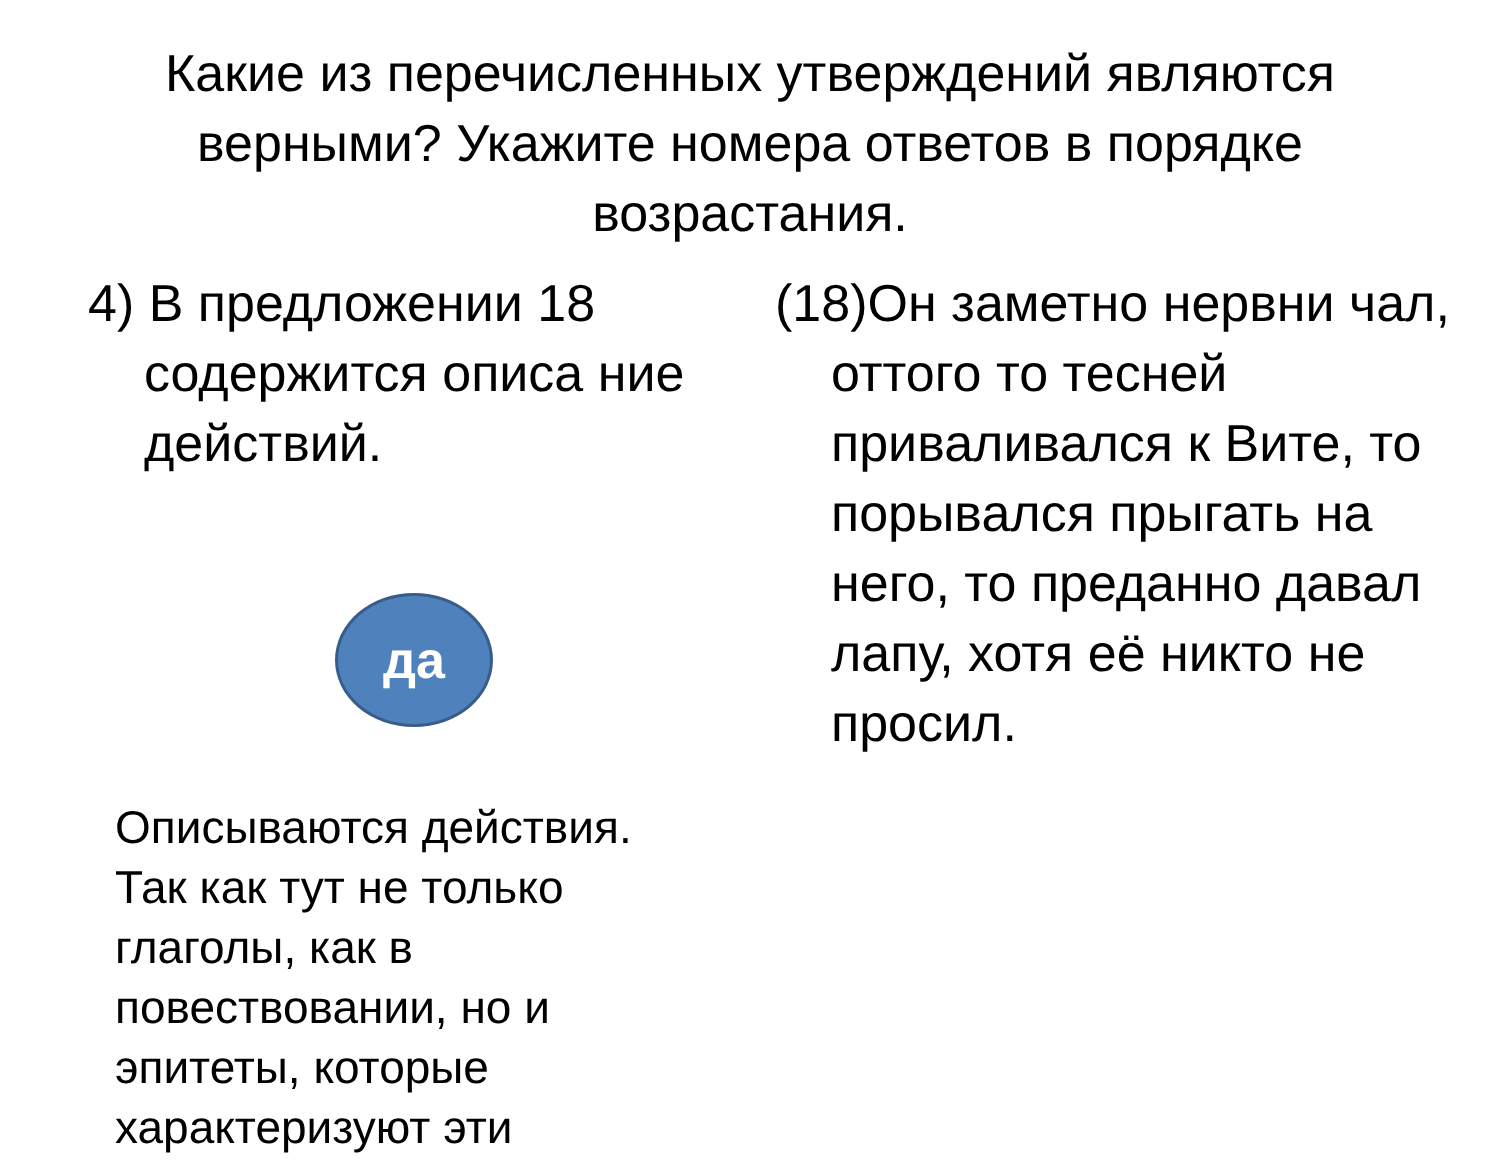Какие из перечисленных утверждений являются верными? Укажите номера ответов в порядке возрастания.
4) В предложении 18 содержится описа ние действий.
да
Описываются действия. Так как тут не только глаголы, как в повествовании, но и эпитеты, которые характеризуют эти
(18)Он заметно нервни чал, оттого то тесней приваливался к Вите, то порывался прыгать на него, то преданно давал лапу, хотя её никто не просил.